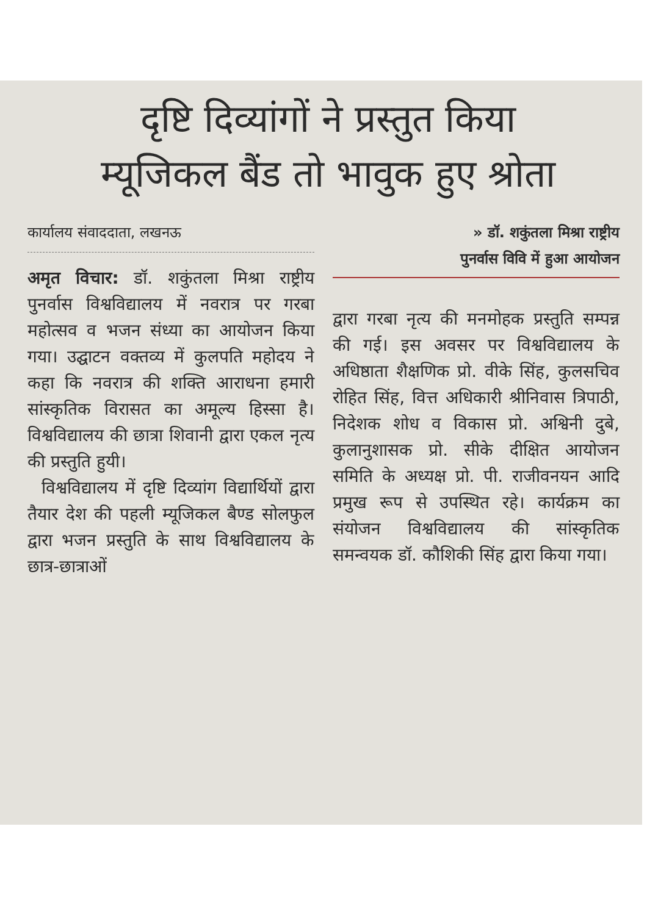दृष्टि दिव्यांगों ने प्रस्तुत किया
म्यूजिकल बैंड तो भावुक हुए श्रोता
कार्यालय संवाददाता, लखनऊ
अमृत विचार: डॉ. शकुंतला मिश्रा राष्ट्रीय पुनर्वास विश्वविद्यालय में नवरात्र पर गरबा महोत्सव व भजन संध्या का आयोजन किया गया। उद्घाटन वक्तव्य में कुलपति महोदय ने कहा कि नवरात्र की शक्ति आराधना हमारी सांस्कृतिक विरासत का अमूल्य हिस्सा है। विश्वविद्यालय की छात्रा शिवानी द्वारा एकल नृत्य की प्रस्तुति हुयी।
विश्वविद्यालय में दृष्टि दिव्यांग विद्यार्थियों द्वारा तैयार देश की पहली म्यूजिकल बैण्ड सोलफुल द्वारा भजन प्रस्तुति के साथ विश्वविद्यालय के छात्र-छात्राओं
» डॉ. शकुंतला मिश्रा राष्ट्रीय
पुनर्वास विवि में हुआ आयोजन
द्वारा गरबा नृत्य की मनमोहक प्रस्तुति सम्पन्न की गई। इस अवसर पर विश्वविद्यालय के अधिष्ठाता शैक्षणिक प्रो. वीके सिंह, कुलसचिव रोहित सिंह, वित्त अधिकारी श्रीनिवास त्रिपाठी, निदेशक शोध व विकास प्रो. अश्विनी दुबे, कुलानुशासक प्रो. सीके दीक्षित आयोजन समिति के अध्यक्ष प्रो. पी. राजीवनयन आदि प्रमुख रूप से उपस्थित रहे। कार्यक्रम का संयोजन विश्वविद्यालय की सांस्कृतिक समन्वयक डॉ. कौशिकी सिंह द्वारा किया गया।